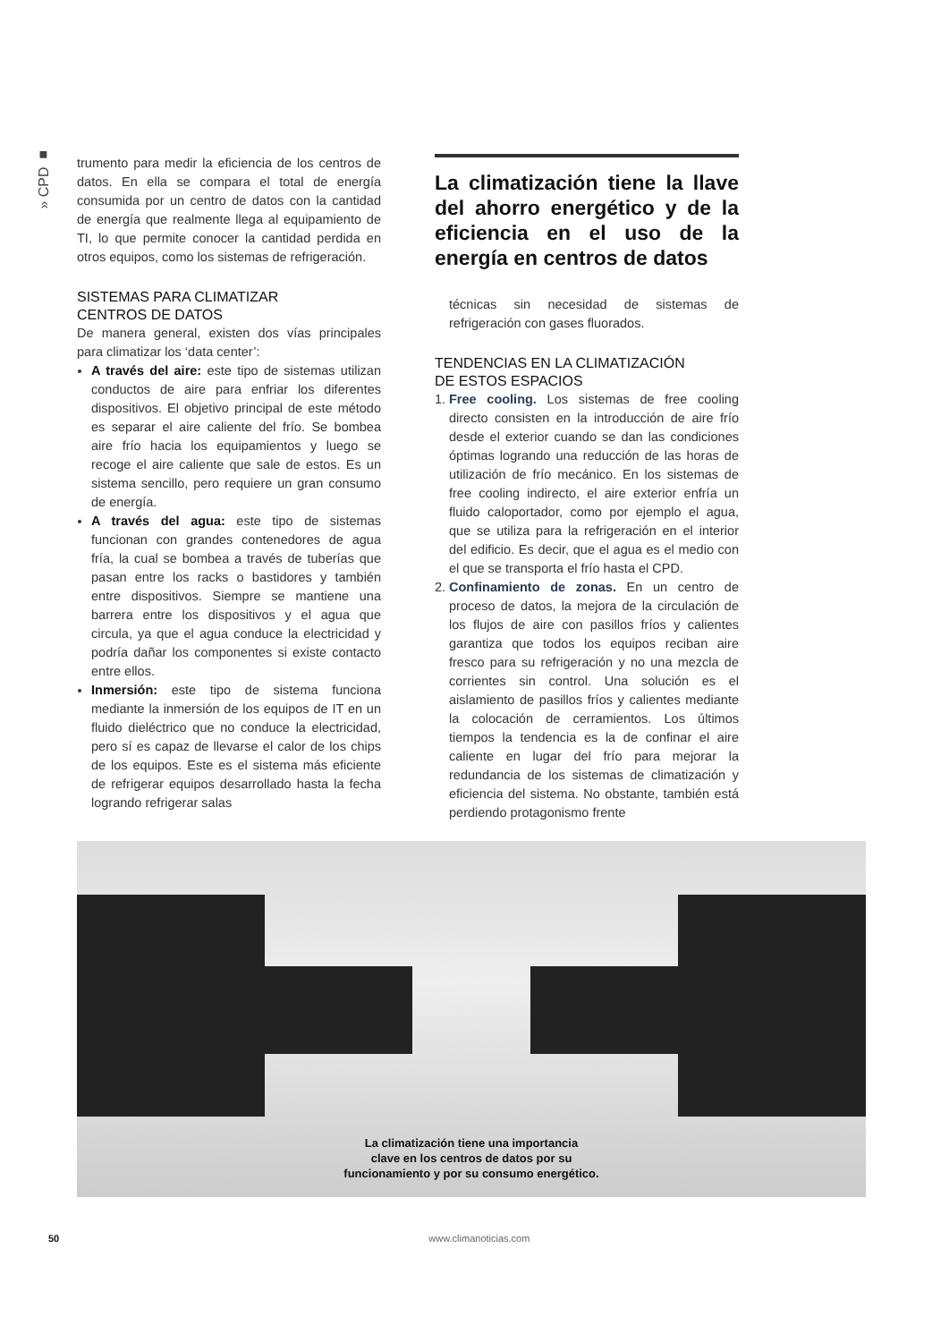» CPD ■
trumento para medir la eficiencia de los centros de datos. En ella se compara el total de energía consumida por un centro de datos con la cantidad de energía que realmente llega al equipamiento de TI, lo que permite conocer la cantidad perdida en otros equipos, como los sistemas de refrigeración.
SISTEMAS PARA CLIMATIZAR
CENTROS DE DATOS
De manera general, existen dos vías principales para climatizar los ‘data center’:
A través del aire: este tipo de sistemas utilizan conductos de aire para enfriar los diferentes dispositivos. El objetivo principal de este método es separar el aire caliente del frío. Se bombea aire frío hacia los equipamientos y luego se recoge el aire caliente que sale de estos. Es un sistema sencillo, pero requiere un gran consumo de energía.
A través del agua: este tipo de sistemas funcionan con grandes contenedores de agua fría, la cual se bombea a través de tuberías que pasan entre los racks o bastidores y también entre dispositivos. Siempre se mantiene una barrera entre los dispositivos y el agua que circula, ya que el agua conduce la electricidad y podría dañar los componentes si existe contacto entre ellos.
Inmersión: este tipo de sistema funciona mediante la inmersión de los equipos de IT en un fluido dieléctrico que no conduce la electricidad, pero sí es capaz de llevarse el calor de los chips de los equipos. Este es el sistema más eficiente de refrigerar equipos desarrollado hasta la fecha logrando refrigerar salas
La climatización tiene la llave del ahorro energético y de la eficiencia en el uso de la energía en centros de datos
técnicas sin necesidad de sistemas de refrigeración con gases fluorados.
TENDENCIAS EN LA CLIMATIZACIÓN
DE ESTOS ESPACIOS
1. Free cooling. Los sistemas de free cooling directo consisten en la introducción de aire frío desde el exterior cuando se dan las condiciones óptimas logrando una reducción de las horas de utilización de frío mecánico. En los sistemas de free cooling indirecto, el aire exterior enfría un fluido caloportador, como por ejemplo el agua, que se utiliza para la refrigeración en el interior del edificio. Es decir, que el agua es el medio con el que se transporta el frío hasta el CPD.
2. Confinamiento de zonas. En un centro de proceso de datos, la mejora de la circulación de los flujos de aire con pasillos fríos y calientes garantiza que todos los equipos reciban aire fresco para su refrigeración y no una mezcla de corrientes sin control. Una solución es el aislamiento de pasillos fríos y calientes mediante la colocación de cerramientos. Los últimos tiempos la tendencia es la de confinar el aire caliente en lugar del frío para mejorar la redundancia de los sistemas de climatización y eficiencia del sistema. No obstante, también está perdiendo protagonismo frente
La climatización tiene una importancia
clave en los centros de datos por su
funcionamiento y por su consumo energético.
50 www.climanoticias.com